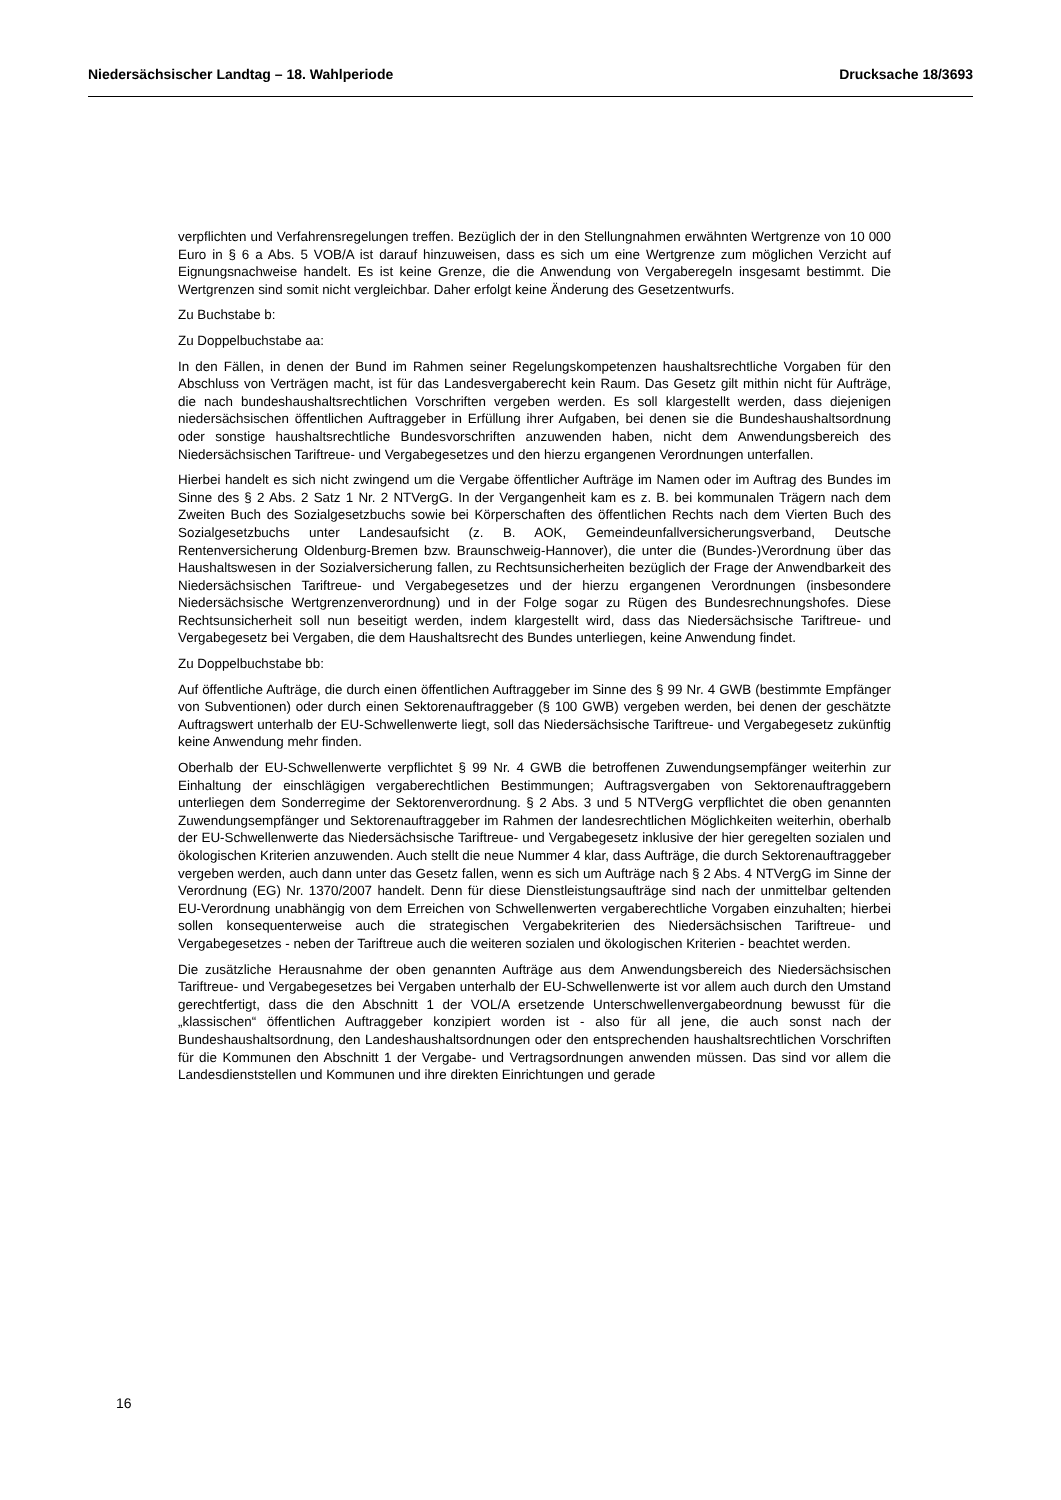Niedersächsischer Landtag – 18. Wahlperiode Drucksache 18/3693
verpflichten und Verfahrensregelungen treffen. Bezüglich der in den Stellungnahmen erwähnten Wertgrenze von 10 000 Euro in § 6 a Abs. 5 VOB/A ist darauf hinzuweisen, dass es sich um eine Wertgrenze zum möglichen Verzicht auf Eignungsnachweise handelt. Es ist keine Grenze, die die Anwendung von Vergaberegeln insgesamt bestimmt. Die Wertgrenzen sind somit nicht vergleichbar. Daher erfolgt keine Änderung des Gesetzentwurfs.
Zu Buchstabe b:
Zu Doppelbuchstabe aa:
In den Fällen, in denen der Bund im Rahmen seiner Regelungskompetenzen haushaltsrechtliche Vorgaben für den Abschluss von Verträgen macht, ist für das Landesvergaberecht kein Raum. Das Gesetz gilt mithin nicht für Aufträge, die nach bundeshaushaltsrechtlichen Vorschriften vergeben werden. Es soll klargestellt werden, dass diejenigen niedersächsischen öffentlichen Auftraggeber in Erfüllung ihrer Aufgaben, bei denen sie die Bundeshaushaltsordnung oder sonstige haushaltsrechtliche Bundesvorschriften anzuwenden haben, nicht dem Anwendungsbereich des Niedersächsischen Tariftreue- und Vergabegesetzes und den hierzu ergangenen Verordnungen unterfallen.
Hierbei handelt es sich nicht zwingend um die Vergabe öffentlicher Aufträge im Namen oder im Auftrag des Bundes im Sinne des § 2 Abs. 2 Satz 1 Nr. 2 NTVergG. In der Vergangenheit kam es z. B. bei kommunalen Trägern nach dem Zweiten Buch des Sozialgesetzbuchs sowie bei Körperschaften des öffentlichen Rechts nach dem Vierten Buch des Sozialgesetzbuchs unter Landesaufsicht (z. B. AOK, Gemeindeunfallversicherungsverband, Deutsche Rentenversicherung Oldenburg-Bremen bzw. Braunschweig-Hannover), die unter die (Bundes-)Verordnung über das Haushaltswesen in der Sozialversicherung fallen, zu Rechtsunsicherheiten bezüglich der Frage der Anwendbarkeit des Niedersächsischen Tariftreue- und Vergabegesetzes und der hierzu ergangenen Verordnungen (insbesondere Niedersächsische Wertgrenzenverordnung) und in der Folge sogar zu Rügen des Bundesrechnungshofes. Diese Rechtsunsicherheit soll nun beseitigt werden, indem klargestellt wird, dass das Niedersächsische Tariftreue- und Vergabegesetz bei Vergaben, die dem Haushaltsrecht des Bundes unterliegen, keine Anwendung findet.
Zu Doppelbuchstabe bb:
Auf öffentliche Aufträge, die durch einen öffentlichen Auftraggeber im Sinne des § 99 Nr. 4 GWB (bestimmte Empfänger von Subventionen) oder durch einen Sektorenauftraggeber (§ 100 GWB) vergeben werden, bei denen der geschätzte Auftragswert unterhalb der EU-Schwellenwerte liegt, soll das Niedersächsische Tariftreue- und Vergabegesetz zukünftig keine Anwendung mehr finden.
Oberhalb der EU-Schwellenwerte verpflichtet § 99 Nr. 4 GWB die betroffenen Zuwendungsempfänger weiterhin zur Einhaltung der einschlägigen vergaberechtlichen Bestimmungen; Auftragsvergaben von Sektorenauftraggebern unterliegen dem Sonderregime der Sektorenverordnung. § 2 Abs. 3 und 5 NTVergG verpflichtet die oben genannten Zuwendungsempfänger und Sektorenauftraggeber im Rahmen der landesrechtlichen Möglichkeiten weiterhin, oberhalb der EU-Schwellenwerte das Niedersächsische Tariftreue- und Vergabegesetz inklusive der hier geregelten sozialen und ökologischen Kriterien anzuwenden. Auch stellt die neue Nummer 4 klar, dass Aufträge, die durch Sektorenauftraggeber vergeben werden, auch dann unter das Gesetz fallen, wenn es sich um Aufträge nach § 2 Abs. 4 NTVergG im Sinne der Verordnung (EG) Nr. 1370/2007 handelt. Denn für diese Dienstleistungsaufträge sind nach der unmittelbar geltenden EU-Verordnung unabhängig von dem Erreichen von Schwellenwerten vergaberechtliche Vorgaben einzuhalten; hierbei sollen konsequenterweise auch die strategischen Vergabekriterien des Niedersächsischen Tariftreue- und Vergabegesetzes - neben der Tariftreue auch die weiteren sozialen und ökologischen Kriterien - beachtet werden.
Die zusätzliche Herausnahme der oben genannten Aufträge aus dem Anwendungsbereich des Niedersächsischen Tariftreue- und Vergabegesetzes bei Vergaben unterhalb der EU-Schwellenwerte ist vor allem auch durch den Umstand gerechtfertigt, dass die den Abschnitt 1 der VOL/A ersetzende Unterschwellenvergabeordnung bewusst für die „klassischen“ öffentlichen Auftraggeber konzipiert worden ist - also für all jene, die auch sonst nach der Bundeshaushaltsordnung, den Landeshaushaltsordnungen oder den entsprechenden haushaltsrechtlichen Vorschriften für die Kommunen den Abschnitt 1 der Vergabe- und Vertragsordnungen anwenden müssen. Das sind vor allem die Landesdienststellen und Kommunen und ihre direkten Einrichtungen und gerade
16